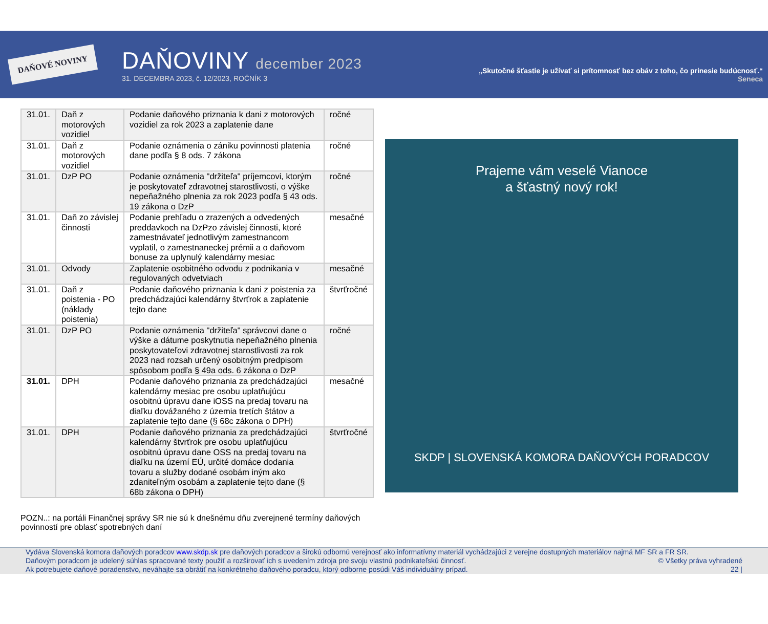DAŇOVÉ NOVINY
DAŇOVINY december 2023
31. DECEMBRA 2023, č. 12/2023, ROČNÍK 3
„Skutočné šťastie je užívať si prítomnosť bez obáv z toho, čo prinesie budúcnosť.“
Seneca
| 31.01. | Daň z motorových vozidiel | Podanie daňového priznania k dani z motorových vozidiel za rok 2023 a zaplatenie dane | ročné |
| 31.01. | Daň z motorových vozidiel | Podanie oznámenia o zániku povinnosti platenia dane podľa § 8 ods. 7 zákona | ročné |
| 31.01. | DzP PO | Podanie oznámenia "držiteľa" príjemcovi, ktorým je poskytovateľ zdravotnej starostlivosti, o výške nepeňažného plnenia za rok 2023 podľa § 43 ods. 19 zákona o DzP | ročné |
| 31.01. | Daň zo závislej činnosti | Podanie prehľadu o zrazených a odvedených preddavkoch na DzPzo závislej činnosti, ktoré zamestnávateľ jednotlivým zamestnancom vyplatil, o zamestnaneckej prémii a o daňovom bonuse za uplynulý kalendárny mesiac | mesačné |
| 31.01. | Odvody | Zaplatenie osobitného odvodu z podnikania v regulovaných odvetviach | mesačné |
| 31.01. | Daň z poistenia - PO (náklady poistenia) | Podanie daňového priznania k dani z poistenia za predchádzajúci kalendárny štvrťrok a zaplatenie tejto dane | štvrťročné |
| 31.01. | DzP PO | Podanie oznámenia "držiteľa" správcovi dane o výške a dátume poskytnutia nepeňažného plnenia poskytovateľovi zdravotnej starostlivosti za rok 2023 nad rozsah určený osobitným predpisom spôsobom podľa § 49a ods. 6 zákona o DzP | ročné |
| 31.01. | DPH | Podanie daňového priznania za predchádzajúci kalendárny mesiac pre osobu uplatňujúcu osobitnú úpravu dane iOSS na predaj tovaru na diaľku dovážaného z územia tretích štátov a zaplatenie tejto dane (§ 68c zákona o DPH) | mesačné |
| 31.01. | DPH | Podanie daňového priznania za predchádzajúci kalendárny štvrťrok pre osobu uplatňujúcu osobitnú úpravu dane OSS na predaj tovaru na diaľku na území EÚ, určité domáce dodania tovaru a služby dodané osobám iným ako zdaniteľným osobám a zaplatenie tejto dane (§ 68b zákona o DPH) | štvrťročné |
Prajeme vám veselé Vianoce
a šťastný nový rok!
SKDP | SLOVENSKÁ KOMORA DAŇOVÝCH PORADCOV
POZN..: na portáli Finančnej správy SR nie sú k dnešnému dňu zverejnené termíny daňových povinností pre oblasť spotrebných daní
Vydáva Slovenská komora daňových poradcov www.skdp.sk pre daňových poradcov a širokú odbornú verejnosť ako informatívny materiál vychádzajúci z verejne dostupných materiálov najmä MF SR a FR SR.
Daňovým poradcom je udelený súhlas spracované texty použiť a rozširovať ich s uvedením zdroja pre svoju vlastnú podnikateľskú činnosť. © Všetky práva vyhradené
Ak potrebujete daňové poradenstvo, neváhajte sa obrátiť na konkrétneho daňového poradcu, ktorý odborne posúdi Váš individuálny prípad. 22 |